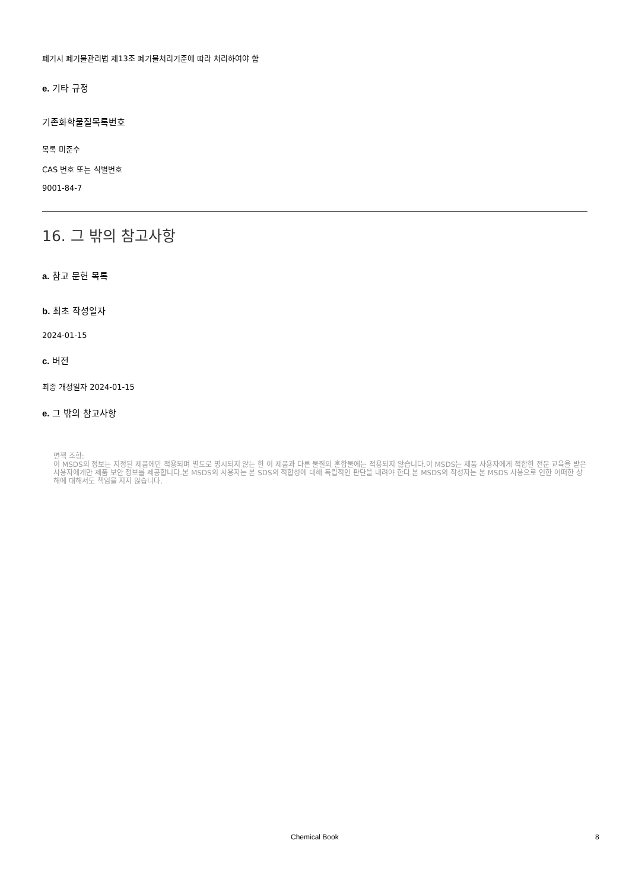폐기시 폐기물관리법 제13조 폐기물처리기준에 따라 처리하여야 함
e. 기타 규정
기존화학물질목록번호
목록 미준수
CAS 번호 또는 식별번호
9001-84-7
16. 그 밖의 참고사항
a. 참고 문헌 목록
b. 최초 작성일자
2024-01-15
c. 버전
최종 개정일자 2024-01-15
e. 그 밖의 참고사항
면책 조항:
이 MSDS의 정보는 지정된 제품에만 적용되며 별도로 명시되지 않는 한 이 제품과 다른 물질의 혼합물에는 적용되지 않습니다.이 MSDS는 제품 사용자에게 적합한 전문 교육을 받은 사용자에게만 제품 보안 정보를 제공합니다.본 MSDS의 사용자는 본 SDS의 적합성에 대해 독립적인 판단을 내려야 한다.본 MSDS의 작성자는 본 MSDS 사용으로 인한 어떠한 상해에 대해서도 책임을 지지 않습니다.
Chemical Book 8